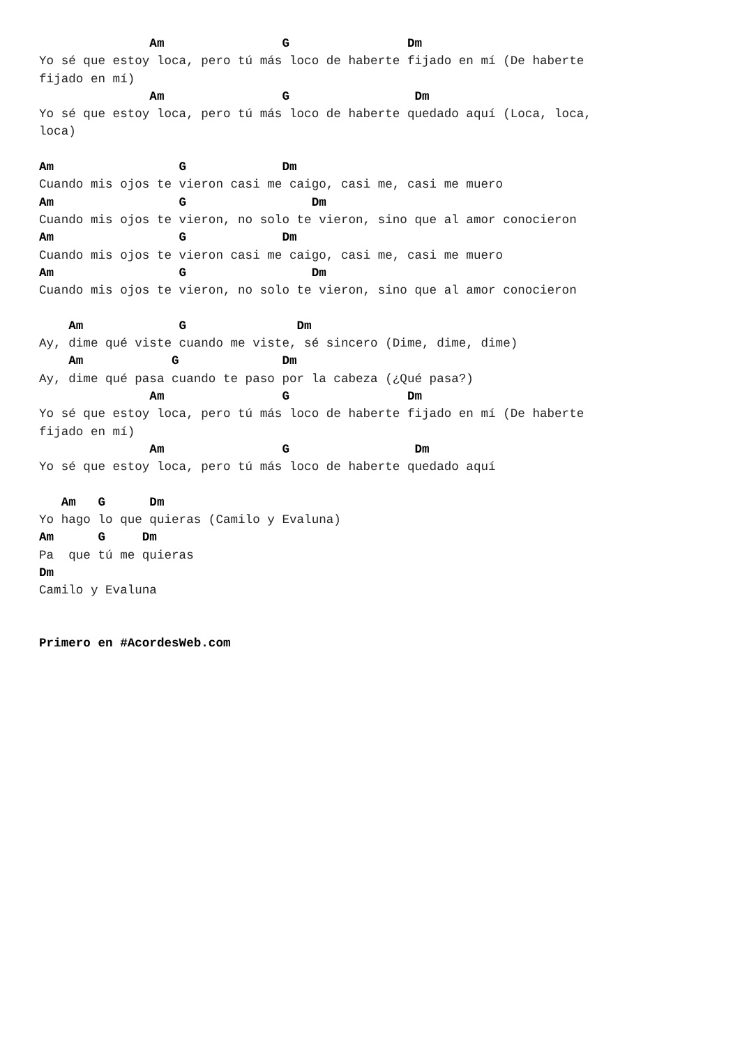Am                G                Dm
Yo sé que estoy loca, pero tú más loco de haberte fijado en mí (De haberte
fijado en mí)
               Am                G                 Dm
Yo sé que estoy loca, pero tú más loco de haberte quedado aquí (Loca, loca,
loca)

Am                 G             Dm
Cuando mis ojos te vieron casi me caigo, casi me, casi me muero
Am                 G                 Dm
Cuando mis ojos te vieron, no solo te vieron, sino que al amor conocieron
Am                 G             Dm
Cuando mis ojos te vieron casi me caigo, casi me, casi me muero
Am                 G                 Dm
Cuando mis ojos te vieron, no solo te vieron, sino que al amor conocieron

    Am             G               Dm
Ay, dime qué viste cuando me viste, sé sincero (Dime, dime, dime)
    Am            G              Dm
Ay, dime qué pasa cuando te paso por la cabeza (¿Qué pasa?)
               Am                G                Dm
Yo sé que estoy loca, pero tú más loco de haberte fijado en mí (De haberte
fijado en mí)
               Am                G                 Dm
Yo sé que estoy loca, pero tú más loco de haberte quedado aquí

   Am   G      Dm
Yo hago lo que quieras (Camilo y Evaluna)
Am      G     Dm
Pa  que tú me quieras
Dm
Camilo y Evaluna


Primero en #AcordesWeb.com